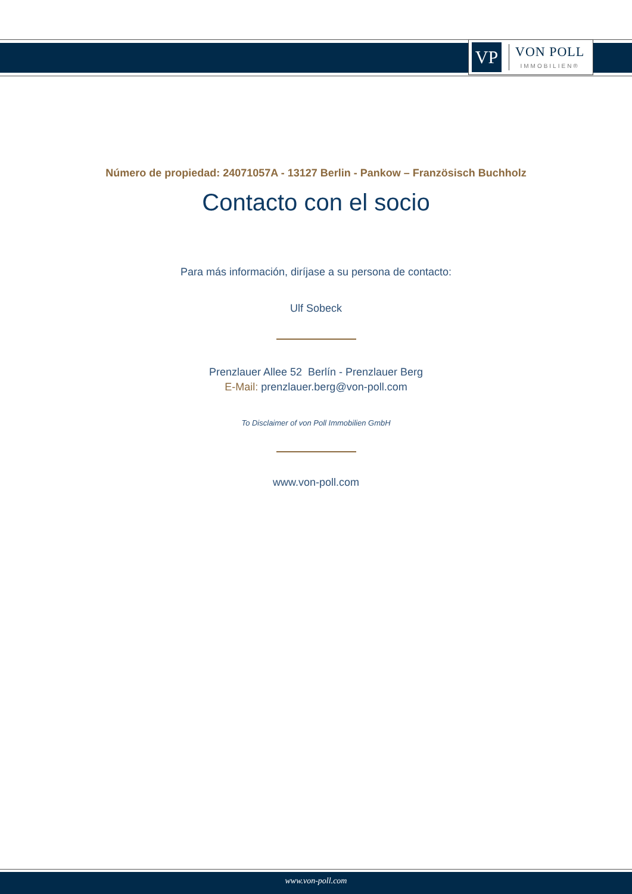VP
VON POLL
IMMOBILIEN®
Número de propiedad: 24071057A - 13127 Berlin - Pankow – Französisch Buchholz
Contacto con el socio
Para más información, diríjase a su persona de contacto:
Ulf Sobeck
Prenzlauer Allee 52 Berlín - Prenzlauer Berg
E-Mail: prenzlauer.berg@von-poll.com
To Disclaimer of von Poll Immobilien GmbH
www.von-poll.com
www.von-poll.com